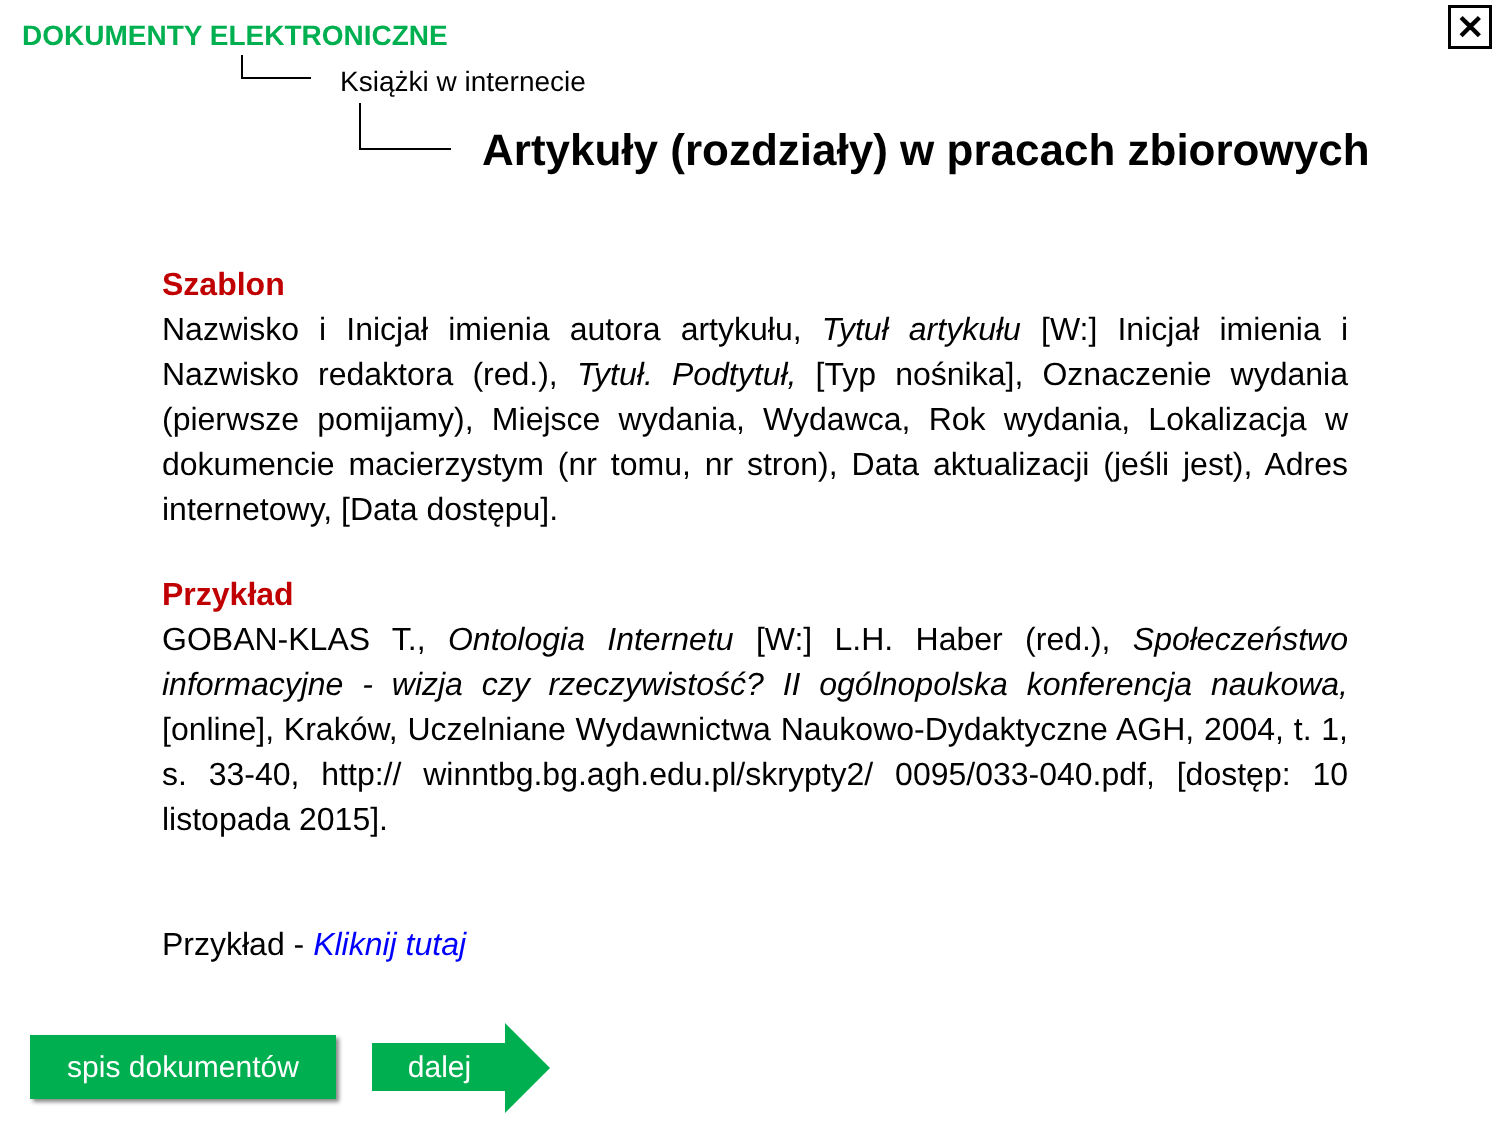DOKUMENTY ELEKTRONICZNE ✕
Książki w internecie
Artykuły (rozdziały) w pracach zbiorowych
Szablon
Nazwisko i Inicjał imienia autora artykułu, Tytuł artykułu [W:] Inicjał imienia i Nazwisko redaktora (red.), Tytuł. Podtytuł, [Typ nośnika], Oznaczenie wydania (pierwsze pomijamy), Miejsce wydania, Wydawca, Rok wydania, Lokalizacja w dokumencie macierzystym (nr tomu, nr stron), Data aktualizacji (jeśli jest), Adres internetowy, [Data dostępu].
Przykład
GOBAN-KLAS T., Ontologia Internetu [W:] L.H. Haber (red.), Społeczeństwo informacyjne - wizja czy rzeczywistość? II ogólnopolska konferencja naukowa, [online], Kraków, Uczelniane Wydawnictwa Naukowo-Dydaktyczne AGH, 2004, t. 1, s. 33-40, http:// winntbg.bg.agh.edu.pl/skrypty2/ 0095/033-040.pdf, [dostęp: 10 listopada 2015].
Przykład - Kliknij tutaj
spis dokumentów dalej